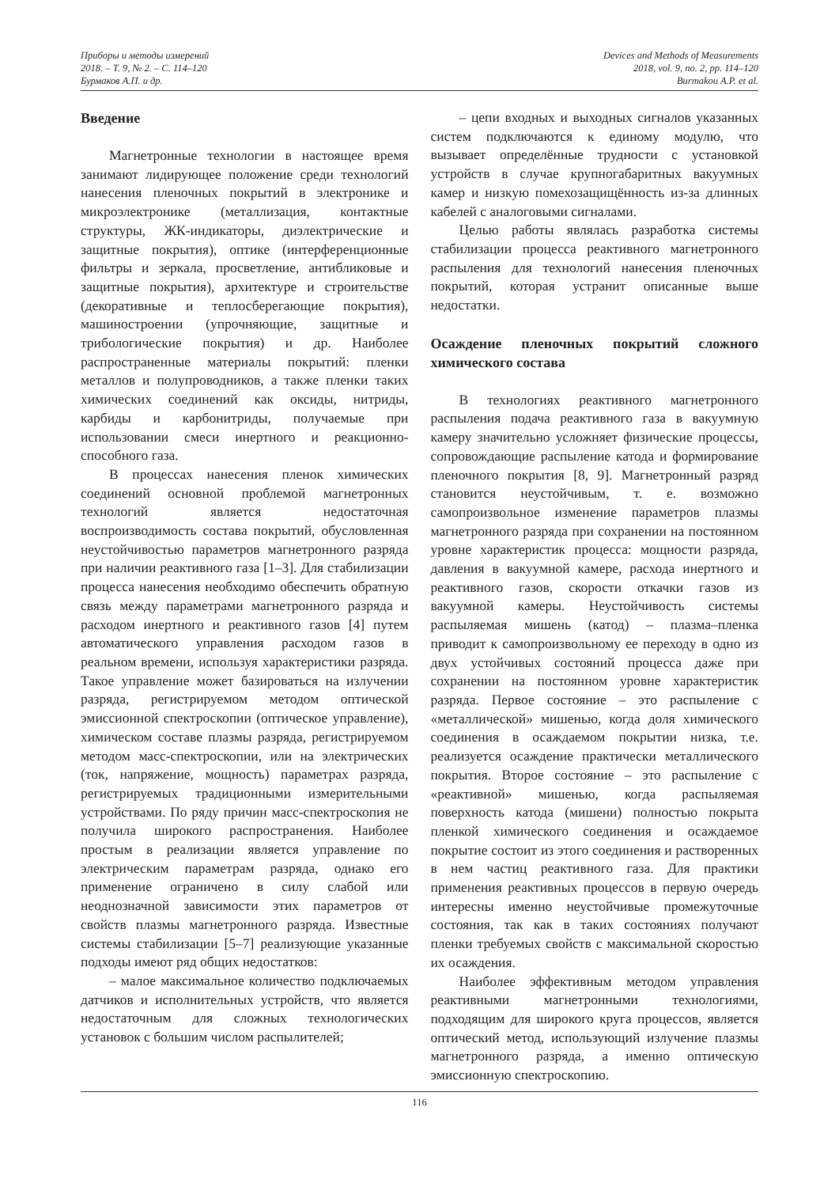Приборы и методы измерений
2018. – Т. 9, № 2. – С. 114–120
Бурмаков А.П. и др.
Devices and Methods of Measurements
2018, vol. 9, no. 2, pp. 114–120
Burmakou A.P. et al.
Введение
Магнетронные технологии в настоящее время занимают лидирующее положение среди технологий нанесения пленочных покрытий в электронике и микроэлектронике (металлизация, контактные структуры, ЖК-индикаторы, диэлектрические и защитные покрытия), оптике (интерференционные фильтры и зеркала, просветление, антибликовые и защитные покрытия), архитектуре и строительстве (декоративные и теплосберегающие покрытия), машиностроении (упрочняющие, защитные и трибологические покрытия) и др. Наиболее распространенные материалы покрытий: пленки металлов и полупроводников, а также пленки таких химических соединений как оксиды, нитриды, карбиды и карбонитриды, получаемые при использовании смеси инертного и реакционно-способного газа.
В процессах нанесения пленок химических соединений основной проблемой магнетронных технологий является недостаточная воспроизводимость состава покрытий, обусловленная неустойчивостью параметров магнетронного разряда при наличии реактивного газа [1–3]. Для стабилизации процесса нанесения необходимо обеспечить обратную связь между параметрами магнетронного разряда и расходом инертного и реактивного газов [4] путем автоматического управления расходом газов в реальном времени, используя характеристики разряда. Такое управление может базироваться на излучении разряда, регистрируемом методом оптической эмиссионной спектроскопии (оптическое управление), химическом составе плазмы разряда, регистрируемом методом масс-спектроскопии, или на электрических (ток, напряжение, мощность) параметрах разряда, регистрируемых традиционными измерительными устройствами. По ряду причин масс-спектроскопия не получила широкого распространения. Наиболее простым в реализации является управление по электрическим параметрам разряда, однако его применение ограничено в силу слабой или неоднозначной зависимости этих параметров от свойств плазмы магнетронного разряда. Известные системы стабилизации [5–7] реализующие указанные подходы имеют ряд общих недостатков:
– малое максимальное количество подключаемых датчиков и исполнительных устройств, что является недостаточным для сложных технологических установок с большим числом распылителей;
– цепи входных и выходных сигналов указанных систем подключаются к единому модулю, что вызывает определённые трудности с установкой устройств в случае крупногабаритных вакуумных камер и низкую помехозащищённость из-за длинных кабелей с аналоговыми сигналами.
Целью работы являлась разработка системы стабилизации процесса реактивного магнетронного распыления для технологий нанесения пленочных покрытий, которая устранит описанные выше недостатки.
Осаждение пленочных покрытий сложного химического состава
В технологиях реактивного магнетронного распыления подача реактивного газа в вакуумную камеру значительно усложняет физические процессы, сопровождающие распыление катода и формирование пленочного покрытия [8, 9]. Магнетронный разряд становится неустойчивым, т. е. возможно самопроизвольное изменение параметров плазмы магнетронного разряда при сохранении на постоянном уровне характеристик процесса: мощности разряда, давления в вакуумной камере, расхода инертного и реактивного газов, скорости откачки газов из вакуумной камеры. Неустойчивость системы распыляемая мишень (катод) – плазма–пленка приводит к самопроизвольному ее переходу в одно из двух устойчивых состояний процесса даже при сохранении на постоянном уровне характеристик разряда. Первое состояние – это распыление с «металлической» мишенью, когда доля химического соединения в осаждаемом покрытии низка, т.е. реализуется осаждение практически металлического покрытия. Второе состояние – это распыление с «реактивной» мишенью, когда распыляемая поверхность катода (мишени) полностью покрыта пленкой химического соединения и осаждаемое покрытие состоит из этого соединения и растворенных в нем частиц реактивного газа. Для практики применения реактивных процессов в первую очередь интересны именно неустойчивые промежуточные состояния, так как в таких состояниях получают пленки требуемых свойств с максимальной скоростью их осаждения.
Наиболее эффективным методом управления реактивными магнетронными технологиями, подходящим для широкого круга процессов, является оптический метод, использующий излучение плазмы магнетронного разряда, а именно оптическую эмиссионную спектроскопию.
116